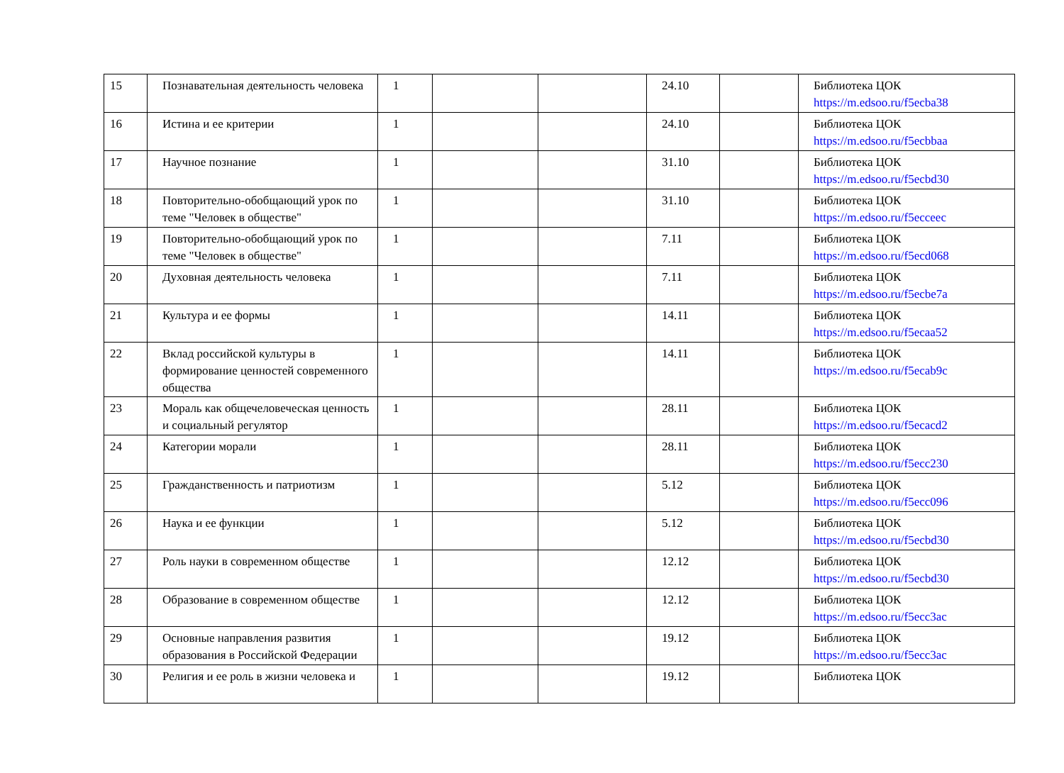| 15 | Познавательная деятельность человека | 1 | | | 24.10 | | Библиотека ЦОК https://m.edsoo.ru/f5ecba38 |
| 16 | Истина и ее критерии | 1 | | | 24.10 | | Библиотека ЦОК https://m.edsoo.ru/f5ecbbaa |
| 17 | Научное познание | 1 | | | 31.10 | | Библиотека ЦОК https://m.edsoo.ru/f5ecbd30 |
| 18 | Повторительно-обобщающий урок по теме "Человек в обществе" | 1 | | | 31.10 | | Библиотека ЦОК https://m.edsoo.ru/f5ecceec |
| 19 | Повторительно-обобщающий урок по теме "Человек в обществе" | 1 | | | 7.11 | | Библиотека ЦОК https://m.edsoo.ru/f5ecd068 |
| 20 | Духовная деятельность человека | 1 | | | 7.11 | | Библиотека ЦОК https://m.edsoo.ru/f5ecbe7a |
| 21 | Культура и ее формы | 1 | | | 14.11 | | Библиотека ЦОК https://m.edsoo.ru/f5ecaa52 |
| 22 | Вклад российской культуры в формирование ценностей современного общества | 1 | | | 14.11 | | Библиотека ЦОК https://m.edsoo.ru/f5ecab9c |
| 23 | Мораль как общечеловеческая ценность и социальный регулятор | 1 | | | 28.11 | | Библиотека ЦОК https://m.edsoo.ru/f5ecacd2 |
| 24 | Категории морали | 1 | | | 28.11 | | Библиотека ЦОК https://m.edsoo.ru/f5ecc230 |
| 25 | Гражданственность и патриотизм | 1 | | | 5.12 | | Библиотека ЦОК https://m.edsoo.ru/f5ecc096 |
| 26 | Наука и ее функции | 1 | | | 5.12 | | Библиотека ЦОК https://m.edsoo.ru/f5ecbd30 |
| 27 | Роль науки в современном обществе | 1 | | | 12.12 | | Библиотека ЦОК https://m.edsoo.ru/f5ecbd30 |
| 28 | Образование в современном обществе | 1 | | | 12.12 | | Библиотека ЦОК https://m.edsoo.ru/f5ecc3ac |
| 29 | Основные направления развития образования в Российской Федерации | 1 | | | 19.12 | | Библиотека ЦОК https://m.edsoo.ru/f5ecc3ac |
| 30 | Религия и ее роль в жизни человека и | 1 | | | 19.12 | | Библиотека ЦОК |